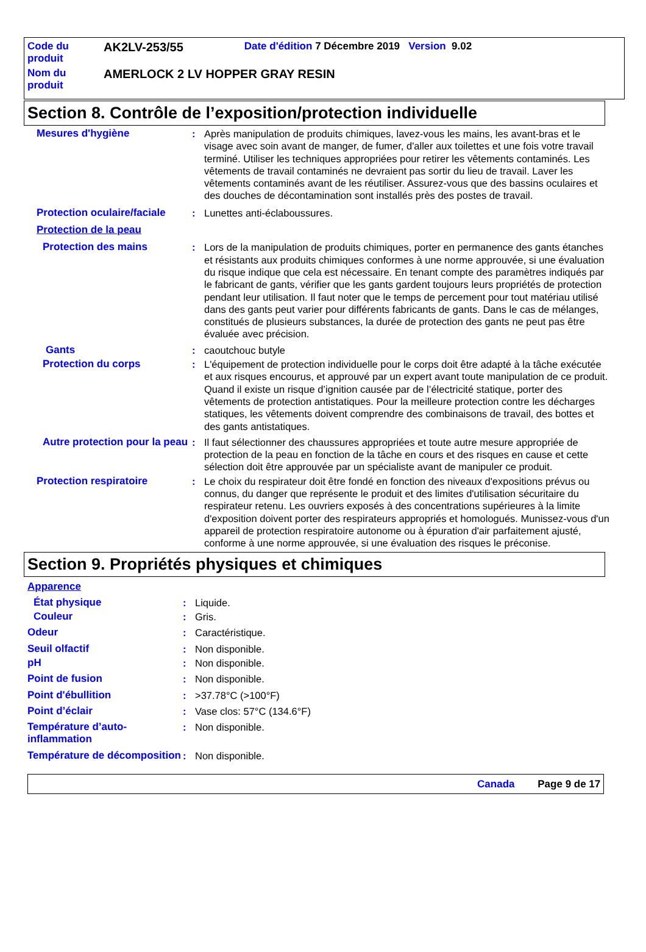| Code du produit | AK2LV-253/55 | Date d'édition 7 Décembre 2019 Version 9.02 |
| Nom du produit | AMERLOCK 2 LV HOPPER GRAY RESIN | |
Section 8. Contrôle de l’exposition/protection individuelle
Mesures d'hygiène : Après manipulation de produits chimiques, lavez-vous les mains, les avant-bras et le visage avec soin avant de manger, de fumer, d'aller aux toilettes et une fois votre travail terminé. Utiliser les techniques appropriées pour retirer les vêtements contaminés. Les vêtements de travail contaminés ne devraient pas sortir du lieu de travail. Laver les vêtements contaminés avant de les réutiliser. Assurez-vous que des bassins oculaires et des douches de décontamination sont installés près des postes de travail.
Protection oculaire/faciale
: Lunettes anti-éclaboussures.
Protection de la peau
Protection des mains : Lors de la manipulation de produits chimiques, porter en permanence des gants étanches et résistants aux produits chimiques conformes à une norme approuvée, si une évaluation du risque indique que cela est nécessaire. En tenant compte des paramètres indiqués par le fabricant de gants, vérifier que les gants gardent toujours leurs propriétés de protection pendant leur utilisation. Il faut noter que le temps de percement pour tout matériau utilisé dans des gants peut varier pour différents fabricants de gants. Dans le cas de mélanges, constitués de plusieurs substances, la durée de protection des gants ne peut pas être évaluée avec précision.
Gants : caoutchouc butyle
Protection du corps : L'équipement de protection individuelle pour le corps doit être adapté à la tâche exécutée et aux risques encourus, et approuvé par un expert avant toute manipulation de ce produit. Quand il existe un risque d’ignition causée par de l’électricité statique, porter des vêtements de protection antistatiques. Pour la meilleure protection contre les décharges statiques, les vêtements doivent comprendre des combinaisons de travail, des bottes et des gants antistatiques.
Autre protection pour la peau
: Il faut sélectionner des chaussures appropriées et toute autre mesure appropriée de protection de la peau en fonction de la tâche en cours et des risques en cause et cette sélection doit être approuvée par un spécialiste avant de manipuler ce produit.
Protection respiratoire : Le choix du respirateur doit être fondé en fonction des niveaux d'expositions prévus ou connus, du danger que représente le produit et des limites d'utilisation sécuritaire du respirateur retenu. Les ouvriers exposés à des concentrations supérieures à la limite d'exposition doivent porter des respirateurs appropriés et homologués. Munissez-vous d'un appareil de protection respiratoire autonome ou à épuration d'air parfaitement ajusté, conforme à une norme approuvée, si une évaluation des risques le préconise.
Section 9. Propriétés physiques et chimiques
Apparence
État physique : Liquide.
Couleur : Gris.
Odeur : Caractéristique.
Seuil olfactif : Non disponible.
pH : Non disponible.
Point de fusion : Non disponible.
Point d'ébullition : >37.78°C (>100°F)
Point d’éclair : Vase clos: 57°C (134.6°F)
Température d’auto-inflammation
: Non disponible.
Température de décomposition
: Non disponible.
Canada Page 9 de 17